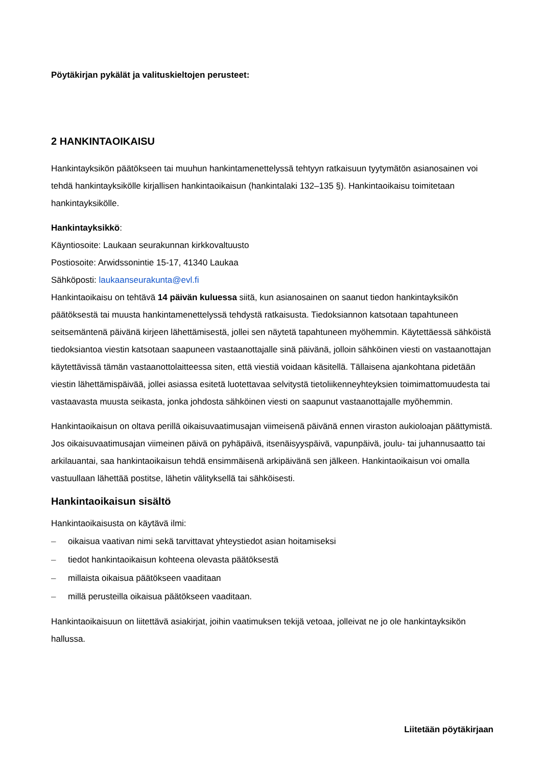Pöytäkirjan pykälät ja valituskieltojen perusteet:
2 HANKINTAOIKAISU
Hankintayksikön päätökseen tai muuhun hankintamenettelyssä tehtyyn ratkaisuun tyytymätön asianosainen voi tehdä hankintayksikölle kirjallisen hankintaoikaisun (hankintalaki 132–135 §). Hankintaoikaisu toimitetaan hankintayksikölle.
Hankintayksikkö:
Käyntiosoite: Laukaan seurakunnan kirkkovaltuusto
Postiosoite: Arwidssonintie 15-17, 41340 Laukaa
Sähköposti: laukaanseurakunta@evl.fi
Hankintaoikaisu on tehtävä 14 päivän kuluessa siitä, kun asianosainen on saanut tiedon hankintayksikön päätöksestä tai muusta hankintamenettelyssä tehdystä ratkaisusta. Tiedoksiannon katsotaan tapahtuneen seitsemäntenä päivänä kirjeen lähettämisestä, jollei sen näytetä tapahtuneen myöhemmin. Käytettäessä sähköistä tiedoksiantoa viestin katsotaan saapuneen vastaanottajalle sinä päivänä, jolloin sähköinen viesti on vastaanottajan käytettävissä tämän vastaanottolaitteessa siten, että viestiä voidaan käsitellä. Tällaisena ajankohtana pidetään viestin lähettämispäivää, jollei asiassa esitetä luotettavaa selvitystä tietoliikenneyhteyksien toimimattomuudesta tai vastaavasta muusta seikasta, jonka johdosta sähköinen viesti on saapunut vastaanottajalle myöhemmin.
Hankintaoikaisun on oltava perillä oikaisuvaatimusajan viimeisenä päivänä ennen viraston aukioloajan päättymistä. Jos oikaisuvaatimusajan viimeinen päivä on pyhäpäivä, itsenäisyyspäivä, vapunpäivä, joulu- tai juhannusaatto tai arkilauantai, saa hankintaoikaisun tehdä ensimmäisenä arkipäivänä sen jälkeen. Hankintaoikaisun voi omalla vastuullaan lähettää postitse, lähetin välityksellä tai sähköisesti.
Hankintaoikaisun sisältö
Hankintaoikaisusta on käytävä ilmi:
– oikaisua vaativan nimi sekä tarvittavat yhteystiedot asian hoitamiseksi
– tiedot hankintaoikaisun kohteena olevasta päätöksestä
– millaista oikaisua päätökseen vaaditaan
– millä perusteilla oikaisua päätökseen vaaditaan.
Hankintaoikaisuun on liitettävä asiakirjat, joihin vaatimuksen tekijä vetoaa, jolleivat ne jo ole hankintayksikön hallussa.
Liitetään pöytäkirjaan